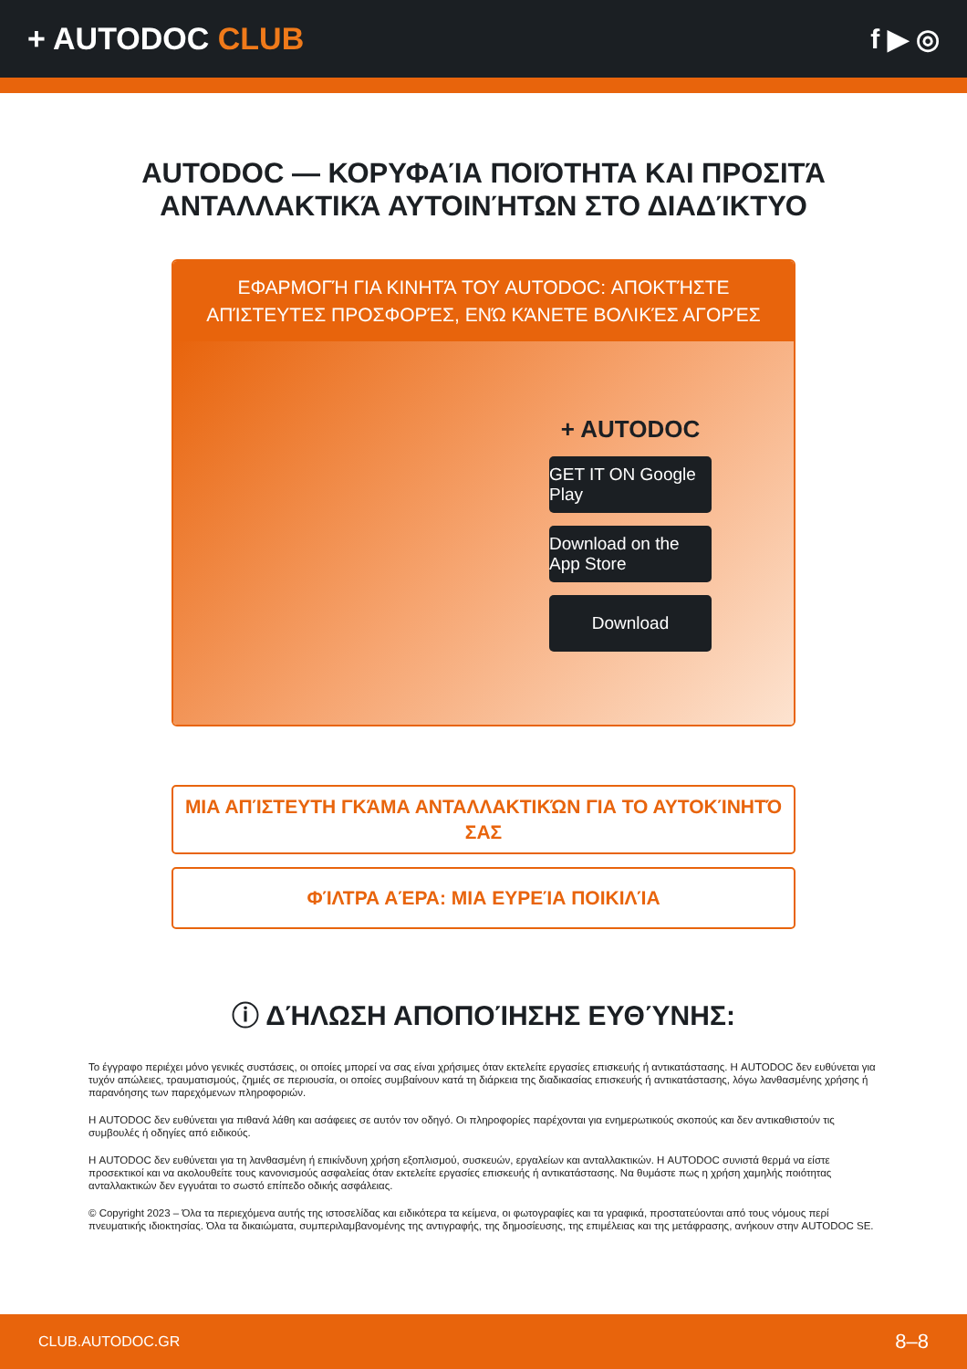+ AUTODOC CLUB f ▶ ◎
AUTODOC — ΚΟΡΥΦΑΊΑ ΠΟΙΌΤΗΤΑ ΚΑΙ ΠΡΟΣΙΤΆ ΑΝΤΑΛΛΑΚΤΙΚΆ ΑΥΤΟΙΝΉΤΩΝ ΣΤΟ ΔΙΑΔΊΚΤΥΟ
ΕΦΑΡΜΟΓΉ ΓΙΑ ΚΙΝΗΤΆ ΤΟΥ AUTODOC: ΑΠΟΚΤΉΣΤΕ ΑΠΊΣΤΕΥΤΕΣ ΠΡΟΣΦΟΡΈΣ, ΕΝΏ ΚΆΝΕΤΕ ΒΟΛΙΚΈΣ ΑΓΟΡΈΣ
+ AUTODOC
GET IT ON Google Play
Download on the App Store
Download
ΜΙΑ ΑΠΊΣΤΕΥΤΗ ΓΚΆΜΑ ΑΝΤΑΛΛΑΚΤΙΚΏΝ ΓΙΑ ΤΟ ΑΥΤΟΚΊΝΗΤΌ ΣΑΣ
ΦΊΛΤΡΑ ΑΈΡΑ: ΜΙΑ ΕΥΡΕΊΑ ΠΟΙΚΙΛΊΑ
ⓘ ΔΉΛΩΣΗ ΑΠΟΠΟΊΗΣΗΣ ΕΥΘΎΝΗΣ:
Το έγγραφο περιέχει μόνο γενικές συστάσεις, οι οποίες μπορεί να σας είναι χρήσιμες όταν εκτελείτε εργασίες επισκευής ή αντικατάστασης. Η AUTODOC δεν ευθύνεται για τυχόν απώλειες, τραυματισμούς, ζημιές σε περιουσία, οι οποίες συμβαίνουν κατά τη διάρκεια της διαδικασίας επισκευής ή αντικατάστασης, λόγω λανθασμένης χρήσης ή παρανόησης των παρεχόμενων πληροφοριών.
Η AUTODOC δεν ευθύνεται για πιθανά λάθη και ασάφειες σε αυτόν τον οδηγό. Οι πληροφορίες παρέχονται για ενημερωτικούς σκοπούς και δεν αντικαθιστούν τις συμβουλές ή οδηγίες από ειδικούς.
Η AUTODOC δεν ευθύνεται για τη λανθασμένη ή επικίνδυνη χρήση εξοπλισμού, συσκευών, εργαλείων και ανταλλακτικών. Η AUTODOC συνιστά θερμά να είστε προσεκτικοί και να ακολουθείτε τους κανονισμούς ασφαλείας όταν εκτελείτε εργασίες επισκευής ή αντικατάστασης. Να θυμάστε πως η χρήση χαμηλής ποιότητας ανταλλακτικών δεν εγγυάται το σωστό επίπεδο οδικής ασφάλειας.
© Copyright 2023 – Όλα τα περιεχόμενα αυτής της ιστοσελίδας και ειδικότερα τα κείμενα, οι φωτογραφίες και τα γραφικά, προστατεύονται από τους νόμους περί πνευματικής ιδιοκτησίας. Όλα τα δικαιώματα, συμπεριλαμβανομένης της αντιγραφής, της δημοσίευσης, της επιμέλειας και της μετάφρασης, ανήκουν στην AUTODOC SE.
CLUB.AUTODOC.GR 8–8